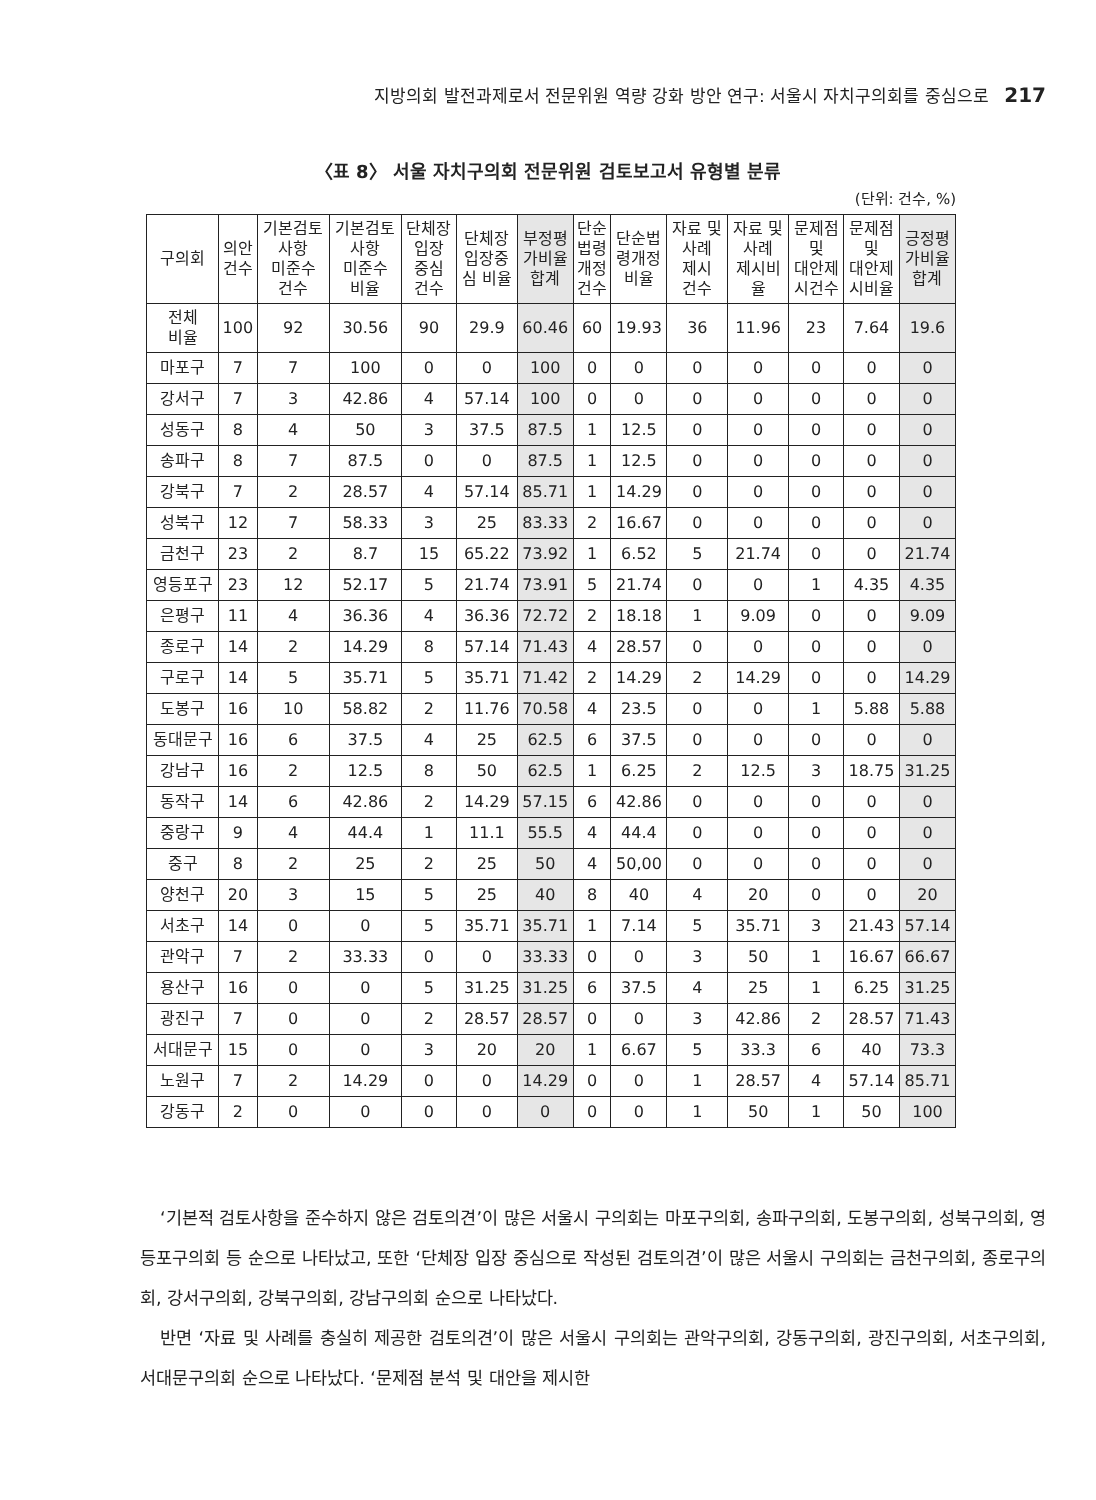지방의회 발전과제로서 전문위원 역량 강화 방안 연구: 서울시 자치구의회를 중심으로 217
〈표 8〉 서울 자치구의회 전문위원 검토보고서 유형별 분류
(단위: 건수, %)
| 구의회 | 의안 건수 | 기본검토 사항 미준수 건수 | 기본검토 사항 미준수 비율 | 단체장 입장 중심 건수 | 단체장 입장중 심 비율 | 부정평 가비율 합계 | 단순 법령 개정 건수 | 단순법 령개정 비율 | 자료 및 사례 제시 건수 | 자료 및 사례 제시비 율 | 문제점 및 대안제 시건수 | 문제점 및 대안제 시비율 | 긍정평 가비율 합계 |
| --- | --- | --- | --- | --- | --- | --- | --- | --- | --- | --- | --- | --- | --- |
| 전체 비율 | 100 | 92 | 30.56 | 90 | 29.9 | 60.46 | 60 | 19.93 | 36 | 11.96 | 23 | 7.64 | 19.6 |
| 마포구 | 7 | 7 | 100 | 0 | 0 | 100 | 0 | 0 | 0 | 0 | 0 | 0 | 0 |
| 강서구 | 7 | 3 | 42.86 | 4 | 57.14 | 100 | 0 | 0 | 0 | 0 | 0 | 0 | 0 |
| 성동구 | 8 | 4 | 50 | 3 | 37.5 | 87.5 | 1 | 12.5 | 0 | 0 | 0 | 0 | 0 |
| 송파구 | 8 | 7 | 87.5 | 0 | 0 | 87.5 | 1 | 12.5 | 0 | 0 | 0 | 0 | 0 |
| 강북구 | 7 | 2 | 28.57 | 4 | 57.14 | 85.71 | 1 | 14.29 | 0 | 0 | 0 | 0 | 0 |
| 성북구 | 12 | 7 | 58.33 | 3 | 25 | 83.33 | 2 | 16.67 | 0 | 0 | 0 | 0 | 0 |
| 금천구 | 23 | 2 | 8.7 | 15 | 65.22 | 73.92 | 1 | 6.52 | 5 | 21.74 | 0 | 0 | 21.74 |
| 영등포구 | 23 | 12 | 52.17 | 5 | 21.74 | 73.91 | 5 | 21.74 | 0 | 0 | 1 | 4.35 | 4.35 |
| 은평구 | 11 | 4 | 36.36 | 4 | 36.36 | 72.72 | 2 | 18.18 | 1 | 9.09 | 0 | 0 | 9.09 |
| 종로구 | 14 | 2 | 14.29 | 8 | 57.14 | 71.43 | 4 | 28.57 | 0 | 0 | 0 | 0 | 0 |
| 구로구 | 14 | 5 | 35.71 | 5 | 35.71 | 71.42 | 2 | 14.29 | 2 | 14.29 | 0 | 0 | 14.29 |
| 도봉구 | 16 | 10 | 58.82 | 2 | 11.76 | 70.58 | 4 | 23.5 | 0 | 0 | 1 | 5.88 | 5.88 |
| 동대문구 | 16 | 6 | 37.5 | 4 | 25 | 62.5 | 6 | 37.5 | 0 | 0 | 0 | 0 | 0 |
| 강남구 | 16 | 2 | 12.5 | 8 | 50 | 62.5 | 1 | 6.25 | 2 | 12.5 | 3 | 18.75 | 31.25 |
| 동작구 | 14 | 6 | 42.86 | 2 | 14.29 | 57.15 | 6 | 42.86 | 0 | 0 | 0 | 0 | 0 |
| 중랑구 | 9 | 4 | 44.4 | 1 | 11.1 | 55.5 | 4 | 44.4 | 0 | 0 | 0 | 0 | 0 |
| 중구 | 8 | 2 | 25 | 2 | 25 | 50 | 4 | 50,00 | 0 | 0 | 0 | 0 | 0 |
| 양천구 | 20 | 3 | 15 | 5 | 25 | 40 | 8 | 40 | 4 | 20 | 0 | 0 | 20 |
| 서초구 | 14 | 0 | 0 | 5 | 35.71 | 35.71 | 1 | 7.14 | 5 | 35.71 | 3 | 21.43 | 57.14 |
| 관악구 | 7 | 2 | 33.33 | 0 | 0 | 33.33 | 0 | 0 | 3 | 50 | 1 | 16.67 | 66.67 |
| 용산구 | 16 | 0 | 0 | 5 | 31.25 | 31.25 | 6 | 37.5 | 4 | 25 | 1 | 6.25 | 31.25 |
| 광진구 | 7 | 0 | 0 | 2 | 28.57 | 28.57 | 0 | 0 | 3 | 42.86 | 2 | 28.57 | 71.43 |
| 서대문구 | 15 | 0 | 0 | 3 | 20 | 20 | 1 | 6.67 | 5 | 33.3 | 6 | 40 | 73.3 |
| 노원구 | 7 | 2 | 14.29 | 0 | 0 | 14.29 | 0 | 0 | 1 | 28.57 | 4 | 57.14 | 85.71 |
| 강동구 | 2 | 0 | 0 | 0 | 0 | 0 | 0 | 0 | 1 | 50 | 1 | 50 | 100 |
‘기본적 검토사항을 준수하지 않은 검토의견’이 많은 서울시 구의회는 마포구의회, 송파구의회, 도봉구의회, 성북구의회, 영등포구의회 등 순으로 나타났고, 또한 ‘단체장 입장 중심으로 작성된 검토의견’이 많은 서울시 구의회는 금천구의회, 종로구의회, 강서구의회, 강북구의회, 강남구의회 순으로 나타났다.
반면 ‘자료 및 사례를 충실히 제공한 검토의견’이 많은 서울시 구의회는 관악구의회, 강동구의회, 광진구의회, 서초구의회, 서대문구의회 순으로 나타났다. ‘문제점 분석 및 대안을 제시한